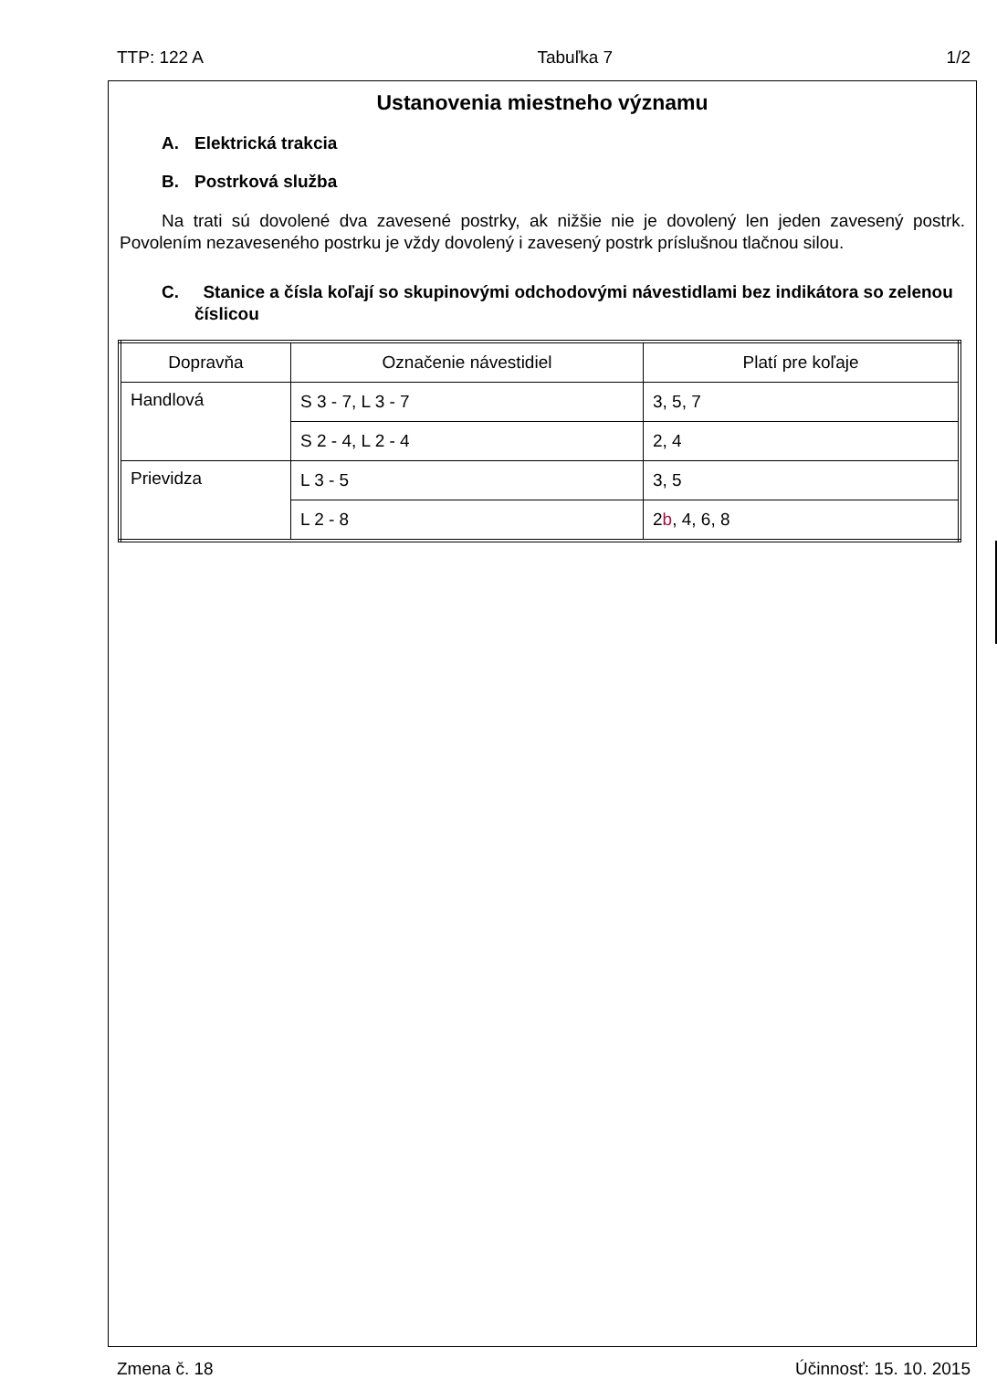TTP: 122 A Tabuľka 7 1/2
Ustanovenia miestneho významu
A. Elektrická trakcia
B. Postrková služba
Na trati sú dovolené dva zavesené postrky, ak nižšie nie je dovolený len jeden zavesený postrk. Povolením nezaveseného postrku je vždy dovolený i zavesený postrk príslušnou tlačnou silou.
C. Stanice a čísla koľají so skupinovými odchodovými návestidlami bez indikátora so zelenou číslicou
| Dopravňa | Označenie návestidiel | Platí pre koľaje |
| --- | --- | --- |
| Handlová | S 3 - 7, L 3 - 7 | 3, 5, 7 |
| | S 2 - 4, L 2 - 4 | 2, 4 |
| Prievidza | L 3 - 5 | 3, 5 |
| | L 2 - 8 | 2 b , 4, 6, 8 |
Zmena č. 18 Účinnosť: 15. 10. 2015